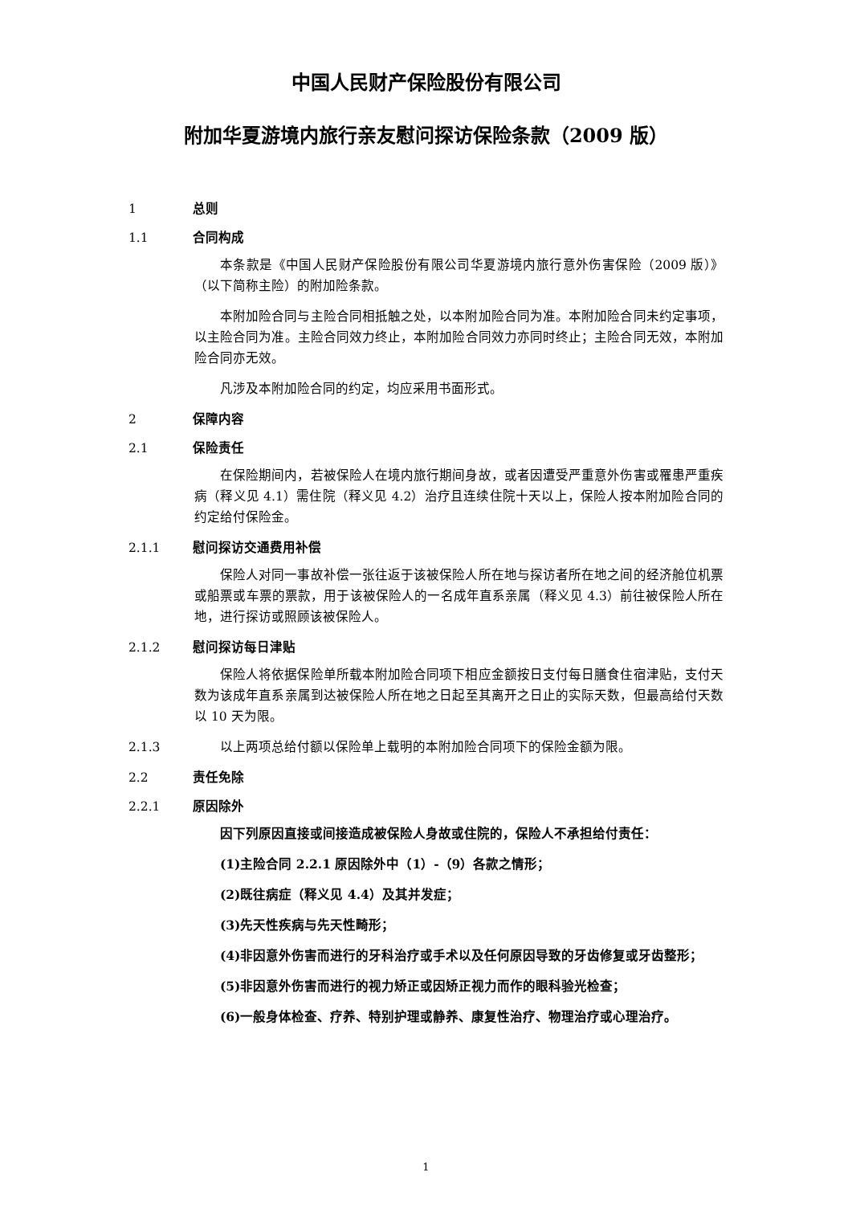中国人民财产保险股份有限公司
附加华夏游境内旅行亲友慰问探访保险条款（2009 版）
1 总则
1.1 合同构成
本条款是《中国人民财产保险股份有限公司华夏游境内旅行意外伤害保险（2009 版）》（以下简称主险）的附加险条款。
本附加险合同与主险合同相抵触之处，以本附加险合同为准。本附加险合同未约定事项，以主险合同为准。主险合同效力终止，本附加险合同效力亦同时终止；主险合同无效，本附加险合同亦无效。
凡涉及本附加险合同的约定，均应采用书面形式。
2 保障内容
2.1 保险责任
在保险期间内，若被保险人在境内旅行期间身故，或者因遭受严重意外伤害或罹患严重疾病（释义见 4.1）需住院（释义见 4.2）治疗且连续住院十天以上，保险人按本附加险合同的约定给付保险金。
2.1.1 慰问探访交通费用补偿
保险人对同一事故补偿一张往返于该被保险人所在地与探访者所在地之间的经济舱位机票或船票或车票的票款，用于该被保险人的一名成年直系亲属（释义见 4.3）前往被保险人所在地，进行探访或照顾该被保险人。
2.1.2 慰问探访每日津贴
保险人将依据保险单所载本附加险合同项下相应金额按日支付每日膳食住宿津贴，支付天数为该成年直系亲属到达被保险人所在地之日起至其离开之日止的实际天数，但最高给付天数以 10 天为限。
2.1.3 以上两项总给付额以保险单上载明的本附加险合同项下的保险金额为限。
2.2 责任免除
2.2.1 原因除外
因下列原因直接或间接造成被保险人身故或住院的，保险人不承担给付责任：
(1)主险合同 2.2.1 原因除外中（1）-（9）各款之情形；
(2)既往病症（释义见 4.4）及其并发症；
(3)先天性疾病与先天性畸形；
(4)非因意外伤害而进行的牙科治疗或手术以及任何原因导致的牙齿修复或牙齿整形；
(5)非因意外伤害而进行的视力矫正或因矫正视力而作的眼科验光检查；
(6)一般身体检查、疗养、特别护理或静养、康复性治疗、物理治疗或心理治疗。
1